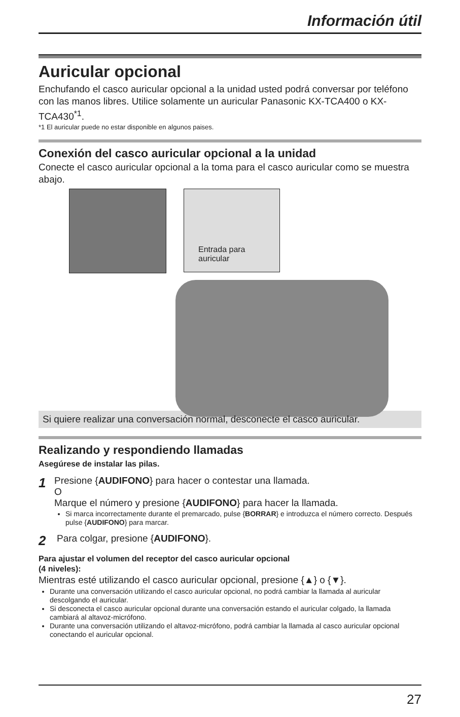Información útil
Auricular opcional
Enchufando el casco auricular opcional a la unidad usted podrá conversar por teléfono con las manos libres. Utilice solamente un auricular Panasonic KX-TCA400 o KX-TCA430<sup>*1</sup>.
*1 El auricular puede no estar disponible en algunos paises.
Conexión del casco auricular opcional a la unidad
Conecte el casco auricular opcional a la toma para el casco auricular como se muestra abajo.
Entrada para
auricular
Si quiere realizar una conversación normal, desconecte el casco auricular.
Realizando y respondiendo llamadas
Asegúrese de instalar las pilas.
1
Presione {AUDIFONO} para hacer o contestar una llamada.
O
Marque el número y presione {AUDIFONO} para hacer la llamada.
Si marca incorrectamente durante el premarcado, pulse {BORRAR} e introduzca el número correcto. Después pulse {AUDIFONO} para marcar.
2
Para colgar, presione {AUDIFONO}.
Para ajustar el volumen del receptor del casco auricular opcional
(4 niveles):
Mientras esté utilizando el casco auricular opcional, presione {▲} o {▼}.
Durante una conversación utilizando el casco auricular opcional, no podrá cambiar la llamada al auricular descolgando el auricular.
Si desconecta el casco auricular opcional durante una conversación estando el auricular colgado, la llamada cambiará al altavoz-micrófono.
Durante una conversación utilizando el altavoz-micrófono, podrá cambiar la llamada al casco auricular opcional conectando el auricular opcional.
27